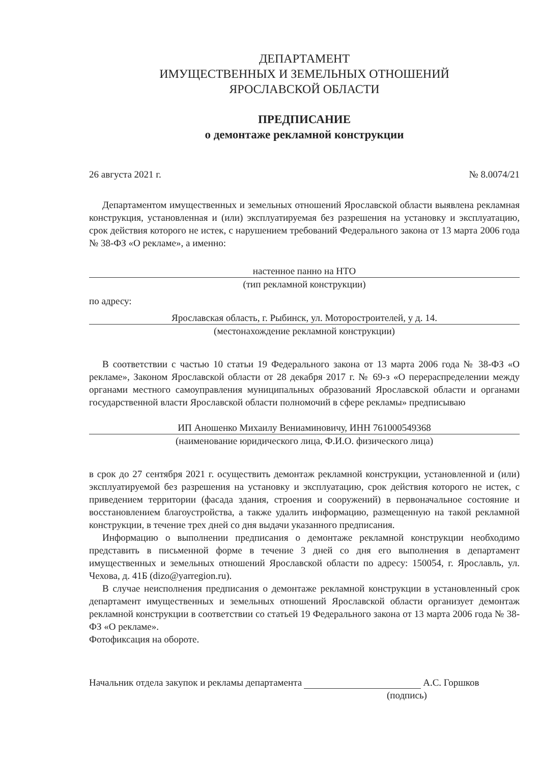ДЕПАРТАМЕНТ
ИМУЩЕСТВЕННЫХ И ЗЕМЕЛЬНЫХ ОТНОШЕНИЙ
ЯРОСЛАВСКОЙ ОБЛАСТИ
ПРЕДПИСАНИЕ
о демонтаже рекламной конструкции
26 августа 2021 г. № 8.0074/21
Департаментом имущественных и земельных отношений Ярославской области выявлена рекламная конструкция, установленная и (или) эксплуатируемая без разрешения на установку и эксплуатацию, срок действия которого не истек, с нарушением требований Федерального закона от 13 марта 2006 года № 38-ФЗ «О рекламе», а именно:
настенное панно на НТО
(тип рекламной конструкции)
по адресу:
Ярославская область, г. Рыбинск, ул. Моторостроителей, у д. 14.
(местонахождение рекламной конструкции)
В соответствии с частью 10 статьи 19 Федерального закона от 13 марта 2006 года № 38-ФЗ «О рекламе», Законом Ярославской области от 28 декабря 2017 г. № 69-з «О перераспределении между органами местного самоуправления муниципальных образований Ярославской области и органами государственной власти Ярославской области полномочий в сфере рекламы» предписываю
ИП Аношенко Михаилу Вениаминовичу, ИНН 761000549368
(наименование юридического лица, Ф.И.О. физического лица)
в срок до 27 сентября 2021 г. осуществить демонтаж рекламной конструкции, установленной и (или) эксплуатируемой без разрешения на установку и эксплуатацию, срок действия которого не истек, с приведением территории (фасада здания, строения и сооружений) в первоначальное состояние и восстановлением благоустройства, а также удалить информацию, размещенную на такой рекламной конструкции, в течение трех дней со дня выдачи указанного предписания.
Информацию о выполнении предписания о демонтаже рекламной конструкции необходимо представить в письменной форме в течение 3 дней со дня его выполнения в департамент имущественных и земельных отношений Ярославской области по адресу: 150054, г. Ярославль, ул. Чехова, д. 41Б (dizo@yarregion.ru).
В случае неисполнения предписания о демонтаже рекламной конструкции в установленный срок департамент имущественных и земельных отношений Ярославской области организует демонтаж рекламной конструкции в соответствии со статьей 19 Федерального закона от 13 марта 2006 года № 38-ФЗ «О рекламе».
Фотофиксация на обороте.
Начальник отдела закупок и рекламы департамента А.С. Горшков
(подпись)